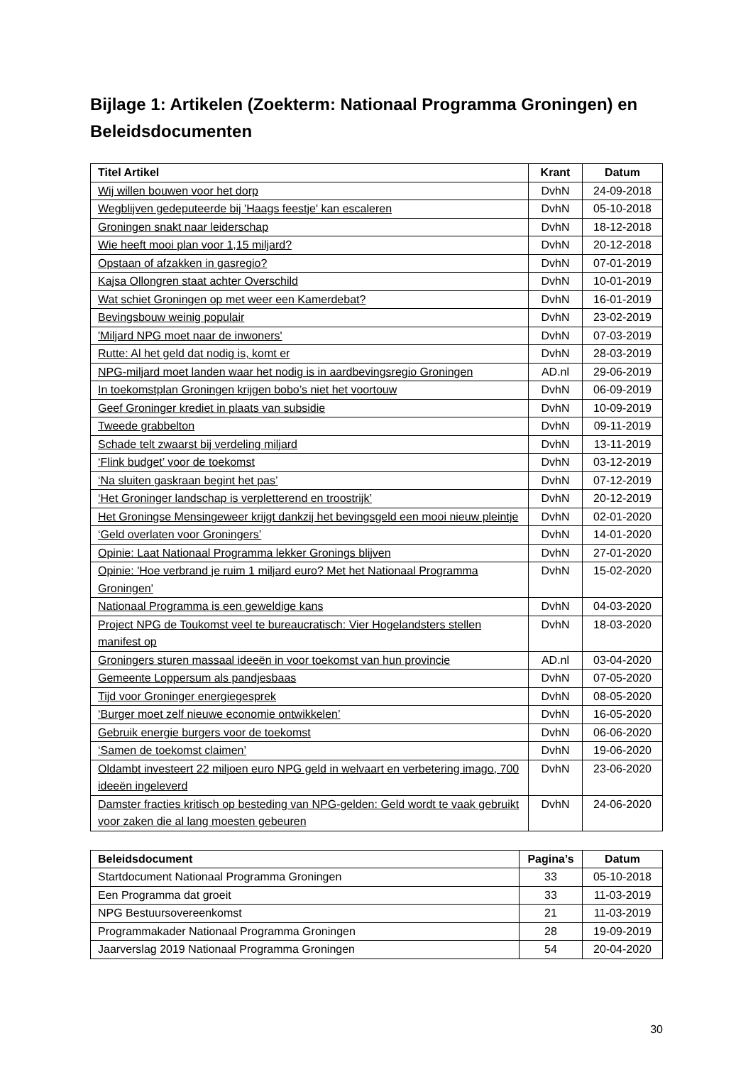Bijlage 1: Artikelen (Zoekterm: Nationaal Programma Groningen) en Beleidsdocumenten
| Titel Artikel | Krant | Datum |
| --- | --- | --- |
| Wij willen bouwen voor het dorp | DvhN | 24-09-2018 |
| Wegblijven gedeputeerde bij 'Haags feestje' kan escaleren | DvhN | 05-10-2018 |
| Groningen snakt naar leiderschap | DvhN | 18-12-2018 |
| Wie heeft mooi plan voor 1,15 miljard? | DvhN | 20-12-2018 |
| Opstaan of afzakken in gasregio? | DvhN | 07-01-2019 |
| Kajsa Ollongren staat achter Overschild | DvhN | 10-01-2019 |
| Wat schiet Groningen op met weer een Kamerdebat? | DvhN | 16-01-2019 |
| Bevingsbouw weinig populair | DvhN | 23-02-2019 |
| 'Miljard NPG moet naar de inwoners' | DvhN | 07-03-2019 |
| Rutte: Al het geld dat nodig is, komt er | DvhN | 28-03-2019 |
| NPG-miljard moet landen waar het nodig is in aardbevingsregio Groningen | AD.nl | 29-06-2019 |
| In toekomstplan Groningen krijgen bobo’s niet het voortouw | DvhN | 06-09-2019 |
| Geef Groninger krediet in plaats van subsidie | DvhN | 10-09-2019 |
| Tweede grabbelton | DvhN | 09-11-2019 |
| Schade telt zwaarst bij verdeling miljard | DvhN | 13-11-2019 |
| ‘Flink budget’ voor de toekomst | DvhN | 03-12-2019 |
| ‘Na sluiten gaskraan begint het pas’ | DvhN | 07-12-2019 |
| ‘Het Groninger landschap is verpletterend en troostrijk’ | DvhN | 20-12-2019 |
| Het Groningse Mensingeweer krijgt dankzij het bevingsgeld een mooi nieuw pleintje | DvhN | 02-01-2020 |
| ‘Geld overlaten voor Groningers’ | DvhN | 14-01-2020 |
| Opinie: Laat Nationaal Programma lekker Gronings blijven | DvhN | 27-01-2020 |
| Opinie: 'Hoe verbrand je ruim 1 miljard euro? Met het Nationaal Programma Groningen' | DvhN | 15-02-2020 |
| Nationaal Programma is een geweldige kans | DvhN | 04-03-2020 |
| Project NPG de Toukomst veel te bureaucratisch: Vier Hogelandsters stellen manifest op | DvhN | 18-03-2020 |
| Groningers sturen massaal ideeën in voor toekomst van hun provincie | AD.nl | 03-04-2020 |
| Gemeente Loppersum als pandjesbaas | DvhN | 07-05-2020 |
| Tijd voor Groninger energiegesprek | DvhN | 08-05-2020 |
| ‘Burger moet zelf nieuwe economie ontwikkelen’ | DvhN | 16-05-2020 |
| Gebruik energie burgers voor de toekomst | DvhN | 06-06-2020 |
| ‘Samen de toekomst claimen’ | DvhN | 19-06-2020 |
| Oldambt investeert 22 miljoen euro NPG geld in welvaart en verbetering imago, 700 ideeën ingeleverd | DvhN | 23-06-2020 |
| Damster fracties kritisch op besteding van NPG-gelden: Geld wordt te vaak gebruikt voor zaken die al lang moesten gebeuren | DvhN | 24-06-2020 |
| Beleidsdocument | Pagina’s | Datum |
| --- | --- | --- |
| Startdocument Nationaal Programma Groningen | 33 | 05-10-2018 |
| Een Programma dat groeit | 33 | 11-03-2019 |
| NPG Bestuursovereenkomst | 21 | 11-03-2019 |
| Programmakader Nationaal Programma Groningen | 28 | 19-09-2019 |
| Jaarverslag 2019 Nationaal Programma Groningen | 54 | 20-04-2020 |
30